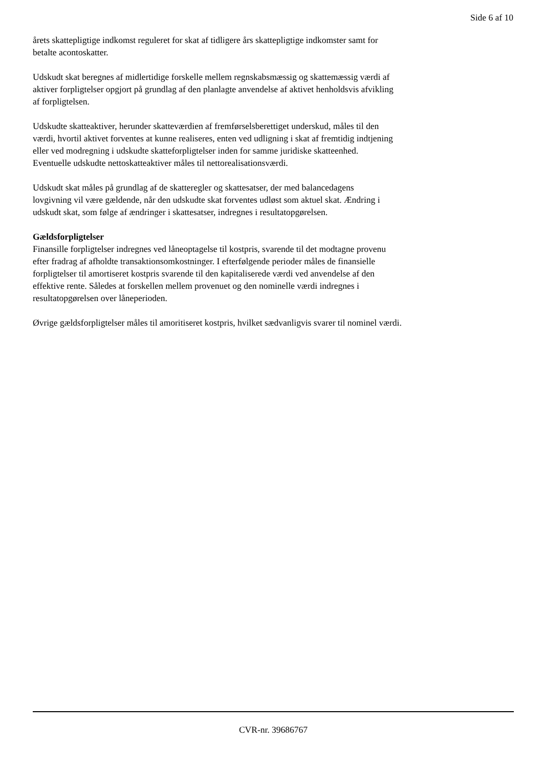Side 6 af 10
årets skattepligtige indkomst reguleret for skat af tidligere års skattepligtige indkomster samt for
betalte acontoskatter.
Udskudt skat beregnes af midlertidige forskelle mellem regnskabsmæssig og skattemæssig værdi af
aktiver forpligtelser opgjort på grundlag af den planlagte anvendelse af aktivet henholdsvis afvikling
af forpligtelsen.
Udskudte skatteaktiver, herunder skatteværdien af fremførselsberettiget underskud, måles til den
værdi, hvortil aktivet forventes at kunne realiseres, enten ved udligning i skat af fremtidig indtjening
eller ved modregning i udskudte skatteforpligtelser inden for samme juridiske skatteenhed.
Eventuelle udskudte nettoskatteaktiver måles til nettorealisationsværdi.
Udskudt skat måles på grundlag af de skatteregler og skattesatser, der med balancedagens
lovgivning vil være gældende, når den udskudte skat forventes udløst som aktuel skat. Ændring i
udskudt skat, som følge af ændringer i skattesatser, indregnes i resultatopgørelsen.
Gældsforpligtelser
Finansille forpligtelser indregnes ved låneoptagelse til kostpris, svarende til det modtagne provenu
efter fradrag af afholdte transaktionsomkostninger. I efterfølgende perioder måles de finansielle
forpligtelser til amortiseret kostpris svarende til den kapitaliserede værdi ved anvendelse af den
effektive rente. Således at forskellen mellem provenuet og den nominelle værdi indregnes i
resultatopgørelsen over låneperioden.
Øvrige gældsforpligtelser måles til amoritiseret kostpris, hvilket sædvanligvis svarer til nominel værdi.
CVR-nr. 39686767